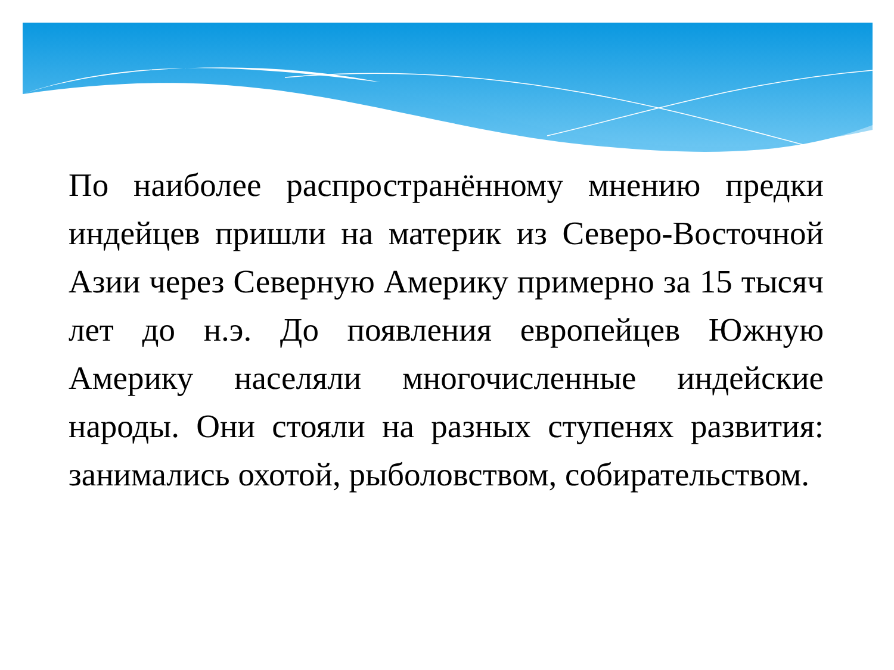По наиболее распространённому мнению предки индейцев пришли на материк из Северо-Восточной Азии через Северную Америку примерно за 15 тысяч лет до н.э. До появления европейцев Южную Америку населяли многочисленные индейские народы. Они стояли на разных ступенях развития: занимались охотой, рыболовством, собирательством.